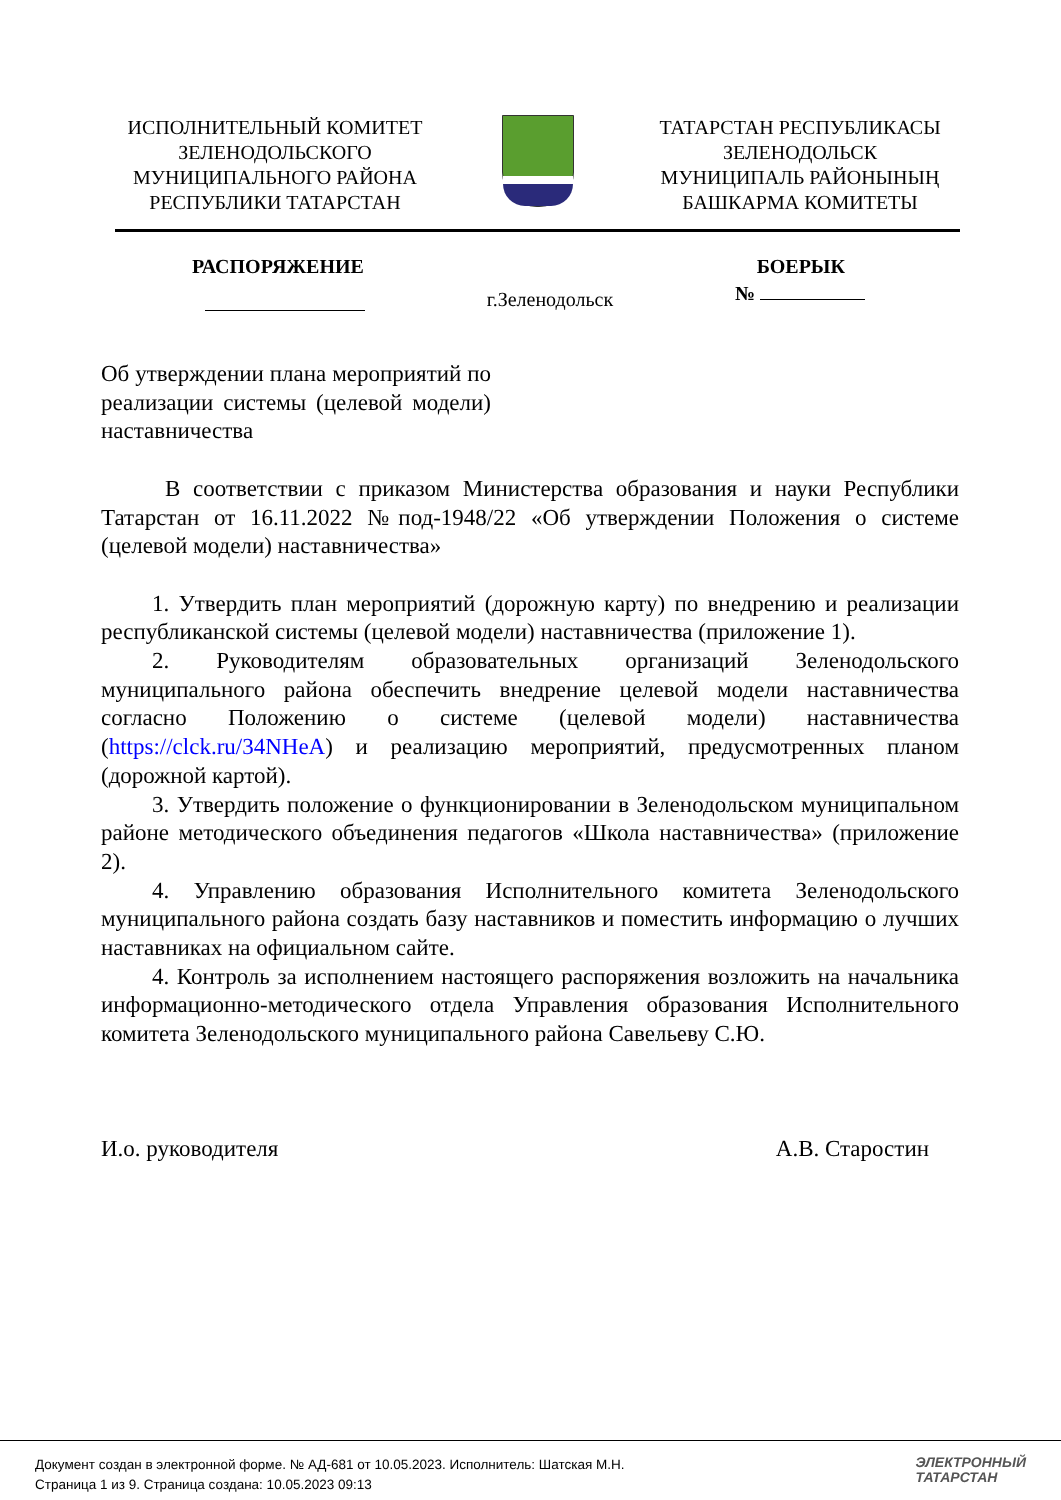ИСПОЛНИТЕЛЬНЫЙ КОМИТЕТ
ЗЕЛЕНОДОЛЬСКОГО
МУНИЦИПАЛЬНОГО РАЙОНА
РЕСПУБЛИКИ ТАТАРСТАН
ТАТАРСТАН РЕСПУБЛИКАСЫ
ЗЕЛЕНОДОЛЬСК
МУНИЦИПАЛЬ РАЙОНЫНЫҢ
БАШКАРМА КОМИТЕТЫ
РАСПОРЯЖЕНИЕ БОЕРЫК
г.Зеленодольск №
Об утверждении плана мероприятий по реализации системы (целевой модели) наставничества
В соответствии с приказом Министерства образования и науки Республики Татарстан от 16.11.2022 №под-1948/22 «Об утверждении Положения о системе (целевой модели) наставничества»
1. Утвердить план мероприятий (дорожную карту) по внедрению и реализации республиканской системы (целевой модели) наставничества (приложение 1).
2. Руководителям образовательных организаций Зеленодольского муниципального района обеспечить внедрение целевой модели наставничества согласно Положению о системе (целевой модели) наставничества (https://clck.ru/34NHeA) и реализацию мероприятий, предусмотренных планом (дорожной картой).
3. Утвердить положение о функционировании в Зеленодольском муниципальном районе методического объединения педагогов «Школа наставничества» (приложение 2).
4. Управлению образования Исполнительного комитета Зеленодольского муниципального района создать базу наставников и поместить информацию о лучших наставниках на официальном сайте.
4. Контроль за исполнением настоящего распоряжения возложить на начальника информационно-методического отдела Управления образования Исполнительного комитета Зеленодольского муниципального района Савельеву С.Ю.
И.о. руководителя А.В. Старостин
Документ создан в электронной форме. № АД-681 от 10.05.2023. Исполнитель: Шатская М.Н.
Страница 1 из 9. Страница создана: 10.05.2023 09:13
ЭЛЕКТРОННЫЙ
ТАТАРСТАН